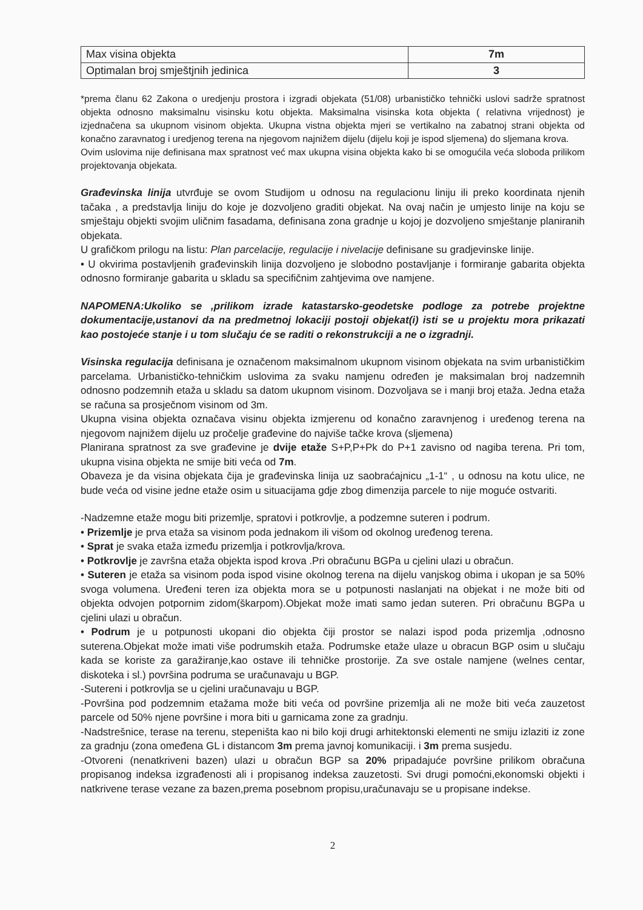| Max visina objekta | 7m |
| Optimalan broj smještjnih jedinica | 3 |
*prema članu 62 Zakona o uredjenju prostora i izgradi objekata (51/08) urbanističko tehnički uslovi sadrže spratnost objekta odnosno maksimalnu visinsku kotu objekta. Maksimalna visinska kota objekta ( relativna vrijednost) je izjednačena sa ukupnom visinom objekta. Ukupna vistna objekta mjeri se vertikalno na zabatnoj strani objekta od konačno zaravnatog i uredjenog terena na njegovom najnižem dijelu (dijelu koji je ispod sljemena) do sljemana krova.
Ovim uslovima nije definisana max spratnost već max ukupna visina objekta kako bi se omogućila veća sloboda prilikom projektovanja objekata.
Građevinska linija utvrđuje se ovom Studijom u odnosu na regulacionu liniju ili preko koordinata njenih tačaka , a predstavlja liniju do koje je dozvoljeno graditi objekat. Na ovaj način je umjesto linije na koju se smještaju objekti svojim uličnim fasadama, definisana zona gradnje u kojoj je dozvoljeno smještanje planiranih objekata.
U grafičkom prilogu na listu: Plan parcelacije, regulacije i nivelacije definisane su gradjevinske linije.
• U okvirima postavljenih građevinskih linija dozvoljeno je slobodno postavljanje i formiranje gabarita objekta odnosno formiranje gabarita u skladu sa specifičnim zahtjevima ove namjene.
NAPOMENA:Ukoliko se ,prilikom izrade katastarsko-geodetske podloge za potrebe projektne dokumentacije,ustanovi da na predmetnoj lokaciji postoji objekat(i) isti se u projektu mora prikazati kao postojeće stanje i u tom slučaju će se raditi o rekonstrukciji a ne o izgradnji.
Visinska regulacija definisana je označenom maksimalnom ukupnom visinom objekata na svim urbanističkim parcelama. Urbanističko-tehničkim uslovima za svaku namjenu određen je maksimalan broj nadzemnih odnosno podzemnih etaža u skladu sa datom ukupnom visinom. Dozvoljava se i manji broj etaža. Jedna etaža se računa sa prosječnom visinom od 3m.
Ukupna visina objekta označava visinu objekta izmjerenu od konačno zaravnjenog i uređenog terena na njegovom najnižem dijelu uz pročelje građevine do najviše tačke krova (sljemena)
Planirana spratnost za sve građevine je dvije etaže S+P,P+Pk do P+1 zavisno od nagiba terena. Pri tom, ukupna visina objekta ne smije biti veća od 7m.
Obaveza je da visina objekata čija je građevinska linija uz saobraćajnicu „1-1“ , u odnosu na kotu ulice, ne bude veća od visine jedne etaže osim u situacijama gdje zbog dimenzija parcele to nije moguće ostvariti.
-Nadzemne etaže mogu biti prizemlje, spratovi i potkrovlje, a podzemne suteren i podrum.
• Prizemlje je prva etaža sa visinom poda jednakom ili višom od okolnog uređenog terena.
• Sprat je svaka etaža između prizemlja i potkrovlja/krova.
• Potkrovlje je završna etaža objekta ispod krova .Pri obračunu BGPa u cjelini ulazi u obračun.
• Suteren je etaža sa visinom poda ispod visine okolnog terena na dijelu vanjskog obima i ukopan je sa 50% svoga volumena. Uređeni teren iza objekta mora se u potpunosti naslanjati na objekat i ne može biti od objekta odvojen potpornim zidom(škarpom).Objekat može imati samo jedan suteren. Pri obračunu BGPa u cjelini ulazi u obračun.
• Podrum je u potpunosti ukopani dio objekta čiji prostor se nalazi ispod poda prizemlja ,odnosno suterena.Objekat može imati više podrumskih etaža. Podrumske etaže ulaze u obracun BGP osim u slučaju kada se koriste za garažiranje,kao ostave ili tehničke prostorije. Za sve ostale namjene (welnes centar, diskoteka i sl.) površina podruma se uračunavaju u BGP.
-Sutereni i potkrovlja se u cjelini uračunavaju u BGP.
-Površina pod podzemnim etažama može biti veća od površine prizemlja ali ne može biti veća zauzetost parcele od 50% njene površine i mora biti u garnicama zone za gradnju.
-Nadstrešnice, terase na terenu, stepeništa kao ni bilo koji drugi arhitektonski elementi ne smiju izlaziti iz zone za gradnju (zona omeđena GL i distancom 3m prema javnoj komunikaciji. i 3m prema susjedu.
-Otvoreni (nenatkriveni bazen) ulazi u obračun BGP sa 20% pripadajuće površine prilikom obračuna propisanog indeksa izgrađenosti ali i propisanog indeksa zauzetosti. Svi drugi pomoćni,ekonomski objekti i natkrivene terase vezane za bazen,prema posebnom propisu,uračunavaju se u propisane indekse.
2